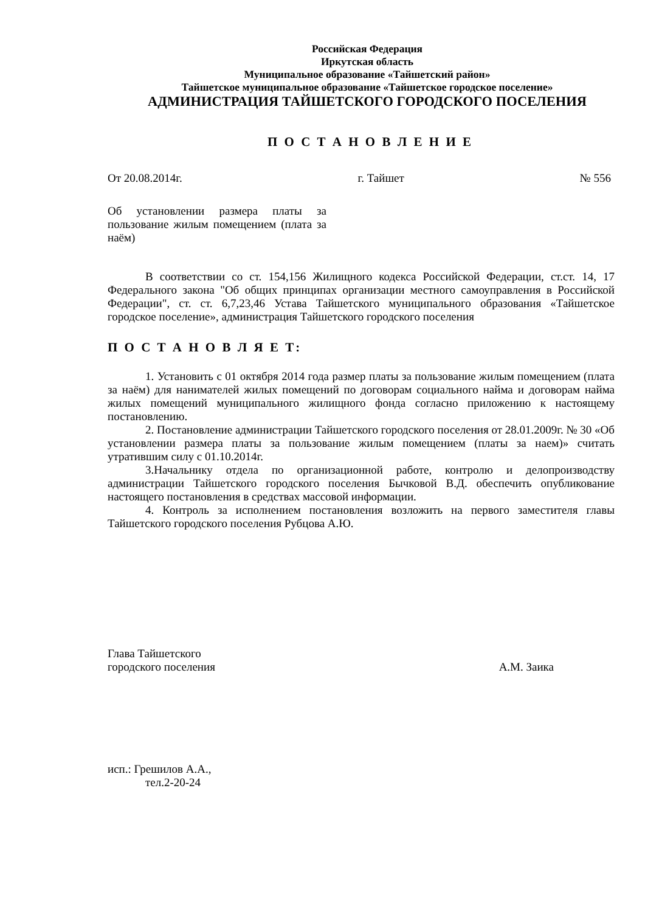Российская Федерация
Иркутская область
Муниципальное образование «Тайшетский район»
Тайшетское муниципальное образование «Тайшетское городское поселение»
АДМИНИСТРАЦИЯ ТАЙШЕТСКОГО ГОРОДСКОГО ПОСЕЛЕНИЯ
П О С Т А Н О В Л Е Н И Е
От 20.08.2014г. г. Тайшет № 556
Об установлении размера платы за пользование жилым помещением (плата за наём)
В соответствии со ст. 154,156 Жилищного кодекса Российской Федерации, ст.ст. 14, 17 Федерального закона "Об общих принципах организации местного самоуправления в Российской Федерации", ст. ст. 6,7,23,46 Устава Тайшетского муниципального образования «Тайшетское городское поселение», администрация Тайшетского городского поселения
П О С Т А Н О В Л Я Е Т:
1. Установить с 01 октября 2014 года размер платы за пользование жилым помещением (плата за наём) для нанимателей жилых помещений по договорам социального найма и договорам найма жилых помещений муниципального жилищного фонда согласно приложению к настоящему постановлению.
2. Постановление администрации Тайшетского городского поселения от 28.01.2009г. № 30 «Об установлении размера платы за пользование жилым помещением (платы за наем)» считать утратившим силу с 01.10.2014г.
3.Начальнику отдела по организационной работе, контролю и делопроизводству администрации Тайшетского городского поселения Бычковой В.Д. обеспечить опубликование настоящего постановления в средствах массовой информации.
4. Контроль за исполнением постановления возложить на первого заместителя главы Тайшетского городского поселения Рубцова А.Ю.
Глава Тайшетского
городского поселения
А.М. Заика
исп.: Грешилов А.А.,
тел.2-20-24